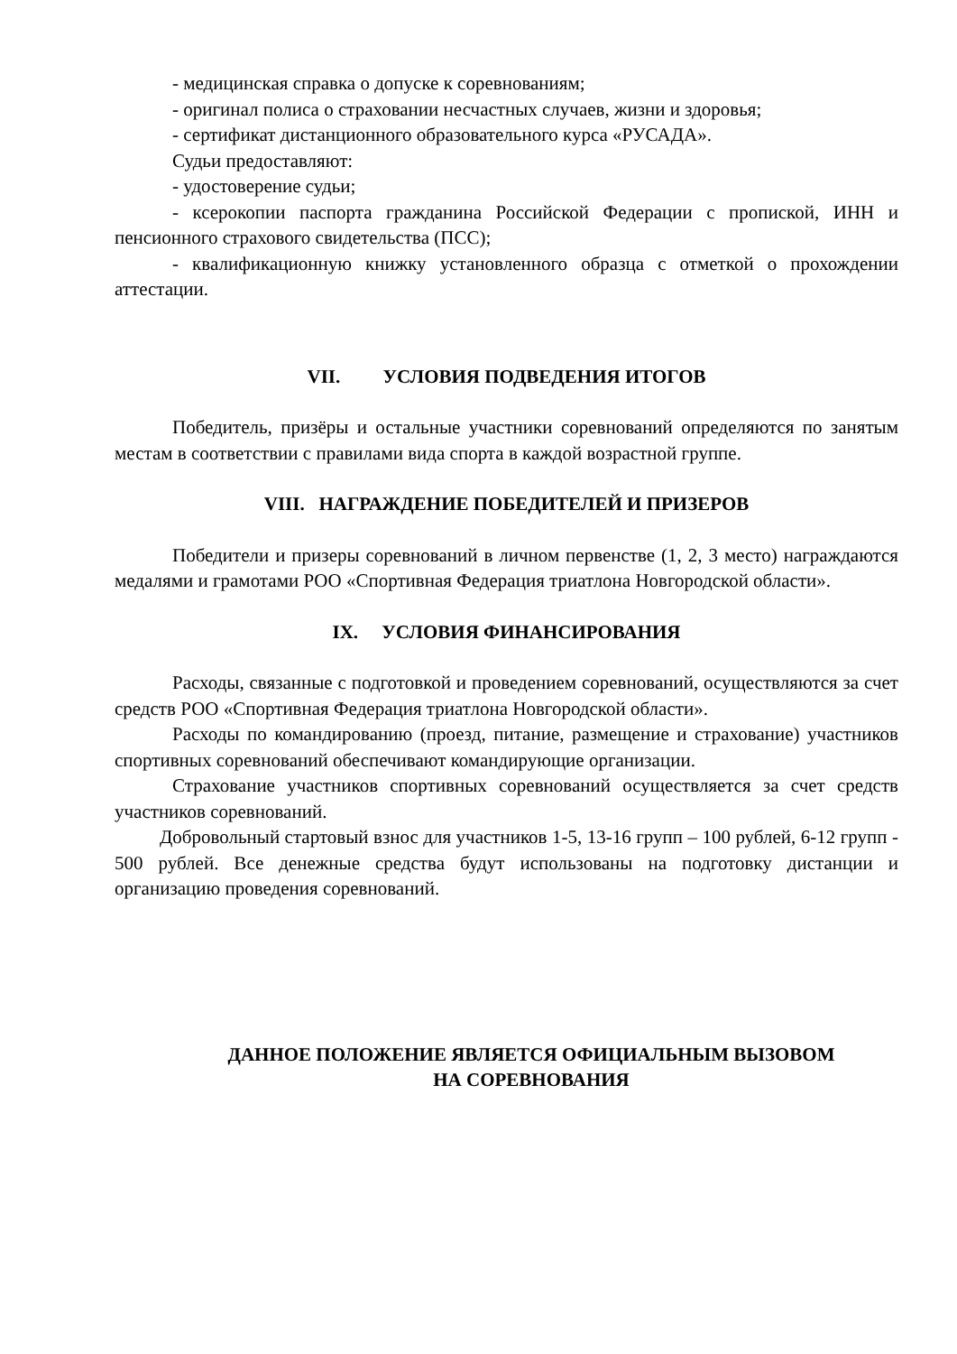- медицинская справка о допуске к соревнованиям;
- оригинал полиса о страховании несчастных случаев, жизни и здоровья;
- сертификат дистанционного образовательного курса «РУСАДА».
Судьи предоставляют:
- удостоверение судьи;
- ксерокопии паспорта гражданина Российской Федерации с пропиской, ИНН и пенсионного страхового свидетельства (ПСС);
- квалификационную книжку установленного образца с отметкой о прохождении аттестации.
VII. УСЛОВИЯ ПОДВЕДЕНИЯ ИТОГОВ
Победитель, призёры и остальные участники соревнований определяются по занятым местам в соответствии с правилами вида спорта в каждой возрастной группе.
VIII. НАГРАЖДЕНИЕ ПОБЕДИТЕЛЕЙ И ПРИЗЕРОВ
Победители и призеры соревнований в личном первенстве (1, 2, 3 место) награждаются медалями и грамотами РОО «Спортивная Федерация триатлона Новгородской области».
IX. УСЛОВИЯ ФИНАНСИРОВАНИЯ
Расходы, связанные с подготовкой и проведением соревнований, осуществляются за счет средств РОО «Спортивная Федерация триатлона Новгородской области».
Расходы по командированию (проезд, питание, размещение и страхование) участников спортивных соревнований обеспечивают командирующие организации.
Страхование участников спортивных соревнований осуществляется за счет средств участников соревнований.
Добровольный стартовый взнос для участников 1-5, 13-16 групп – 100 рублей, 6-12 групп - 500 рублей. Все денежные средства будут использованы на подготовку дистанции и организацию проведения соревнований.
ДАННОЕ ПОЛОЖЕНИЕ ЯВЛЯЕТСЯ ОФИЦИАЛЬНЫМ ВЫЗОВОМ
НА СОРЕВНОВАНИЯ